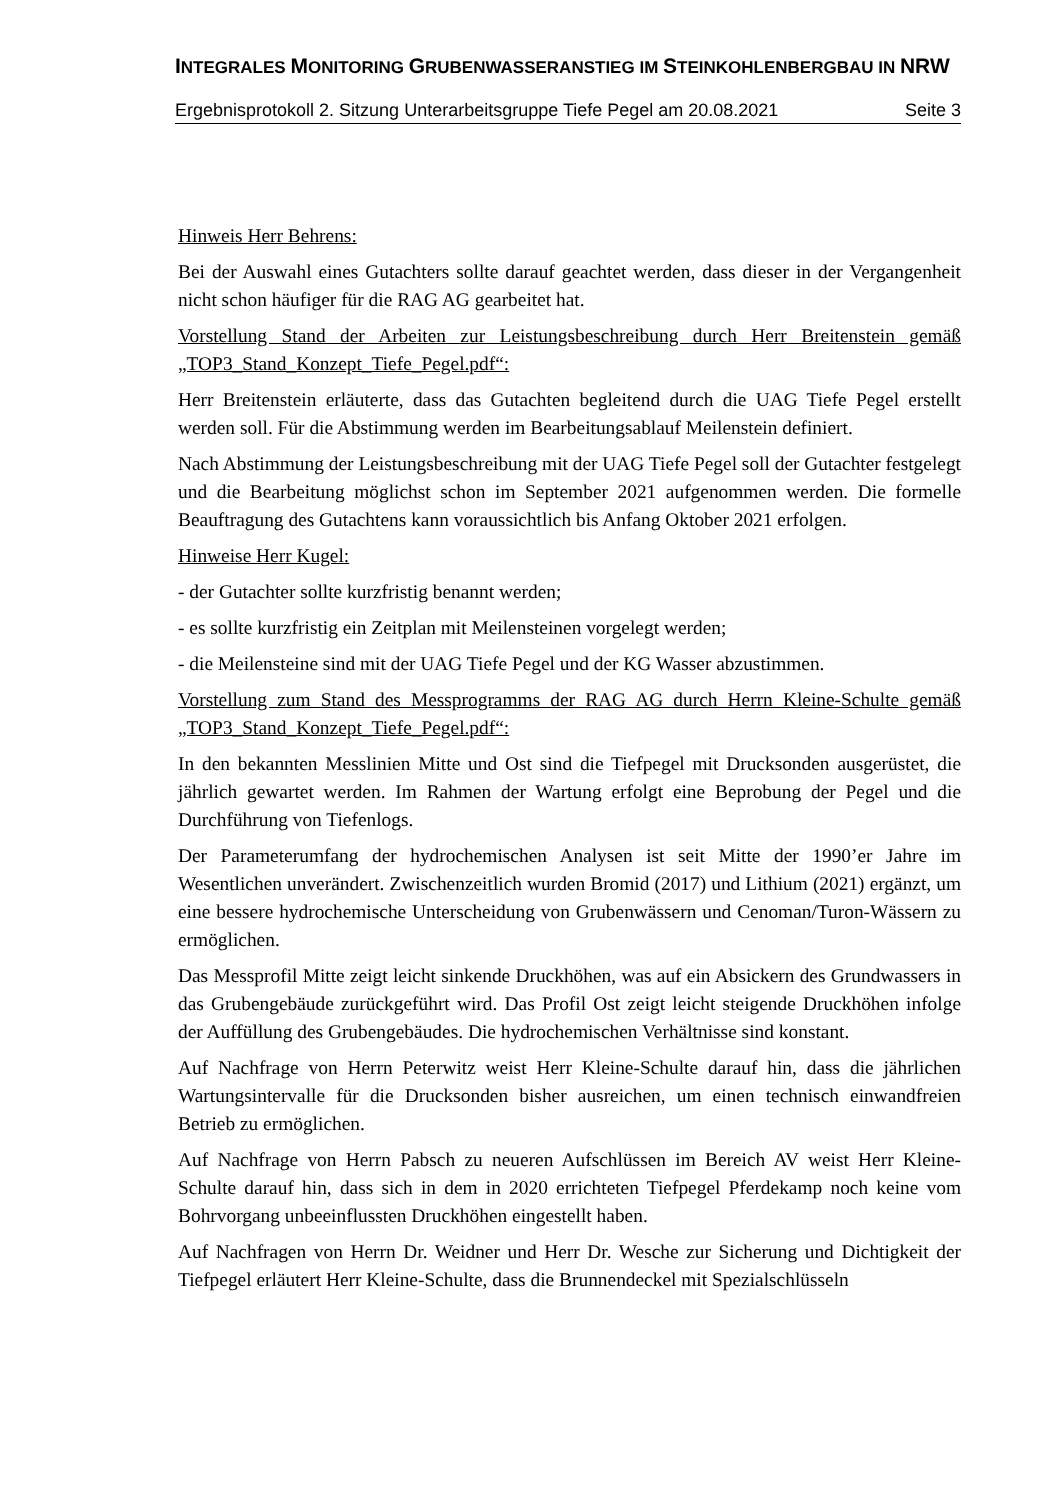INTEGRALES MONITORING GRUBENWASSERANSTIEG IM STEINKOHLENBERGBAU IN NRW
Ergebnisprotokoll 2. Sitzung Unterarbeitsgruppe Tiefe Pegel am 20.08.2021 Seite 3
Hinweis Herr Behrens:
Bei der Auswahl eines Gutachters sollte darauf geachtet werden, dass dieser in der Vergangenheit nicht schon häufiger für die RAG AG gearbeitet hat.
Vorstellung Stand der Arbeiten zur Leistungsbeschreibung durch Herr Breitenstein gemäß „TOP3_Stand_Konzept_Tiefe_Pegel.pdf“:
Herr Breitenstein erläuterte, dass das Gutachten begleitend durch die UAG Tiefe Pegel erstellt werden soll. Für die Abstimmung werden im Bearbeitungsablauf Meilenstein definiert.
Nach Abstimmung der Leistungsbeschreibung mit der UAG Tiefe Pegel soll der Gutachter festgelegt und die Bearbeitung möglichst schon im September 2021 aufgenommen werden. Die formelle Beauftragung des Gutachtens kann voraussichtlich bis Anfang Oktober 2021 erfolgen.
Hinweise Herr Kugel:
- der Gutachter sollte kurzfristig benannt werden;
- es sollte kurzfristig ein Zeitplan mit Meilensteinen vorgelegt werden;
- die Meilensteine sind mit der UAG Tiefe Pegel und der KG Wasser abzustimmen.
Vorstellung zum Stand des Messprogramms der RAG AG durch Herrn Kleine-Schulte gemäß „TOP3_Stand_Konzept_Tiefe_Pegel.pdf“:
In den bekannten Messlinien Mitte und Ost sind die Tiefpegel mit Drucksonden ausgerüstet, die jährlich gewartet werden. Im Rahmen der Wartung erfolgt eine Beprobung der Pegel und die Durchführung von Tiefenlogs.
Der Parameterumfang der hydrochemischen Analysen ist seit Mitte der 1990’er Jahre im Wesentlichen unverändert. Zwischenzeitlich wurden Bromid (2017) und Lithium (2021) ergänzt, um eine bessere hydrochemische Unterscheidung von Grubenwässern und Cenoman/Turon-Wässern zu ermöglichen.
Das Messprofil Mitte zeigt leicht sinkende Druckhöhen, was auf ein Absickern des Grundwassers in das Grubengebäude zurückgeführt wird. Das Profil Ost zeigt leicht steigende Druckhöhen infolge der Auffüllung des Grubengebäudes. Die hydrochemischen Verhältnisse sind konstant.
Auf Nachfrage von Herrn Peterwitz weist Herr Kleine-Schulte darauf hin, dass die jährlichen Wartungsintervalle für die Drucksonden bisher ausreichen, um einen technisch einwandfreien Betrieb zu ermöglichen.
Auf Nachfrage von Herrn Pabsch zu neueren Aufschlüssen im Bereich AV weist Herr Kleine-Schulte darauf hin, dass sich in dem in 2020 errichteten Tiefpegel Pferdekamp noch keine vom Bohrvorgang unbeeinflussten Druckhöhen eingestellt haben.
Auf Nachfragen von Herrn Dr. Weidner und Herr Dr. Wesche zur Sicherung und Dichtigkeit der Tiefpegel erläutert Herr Kleine-Schulte, dass die Brunnendeckel mit Spezialschlüsseln